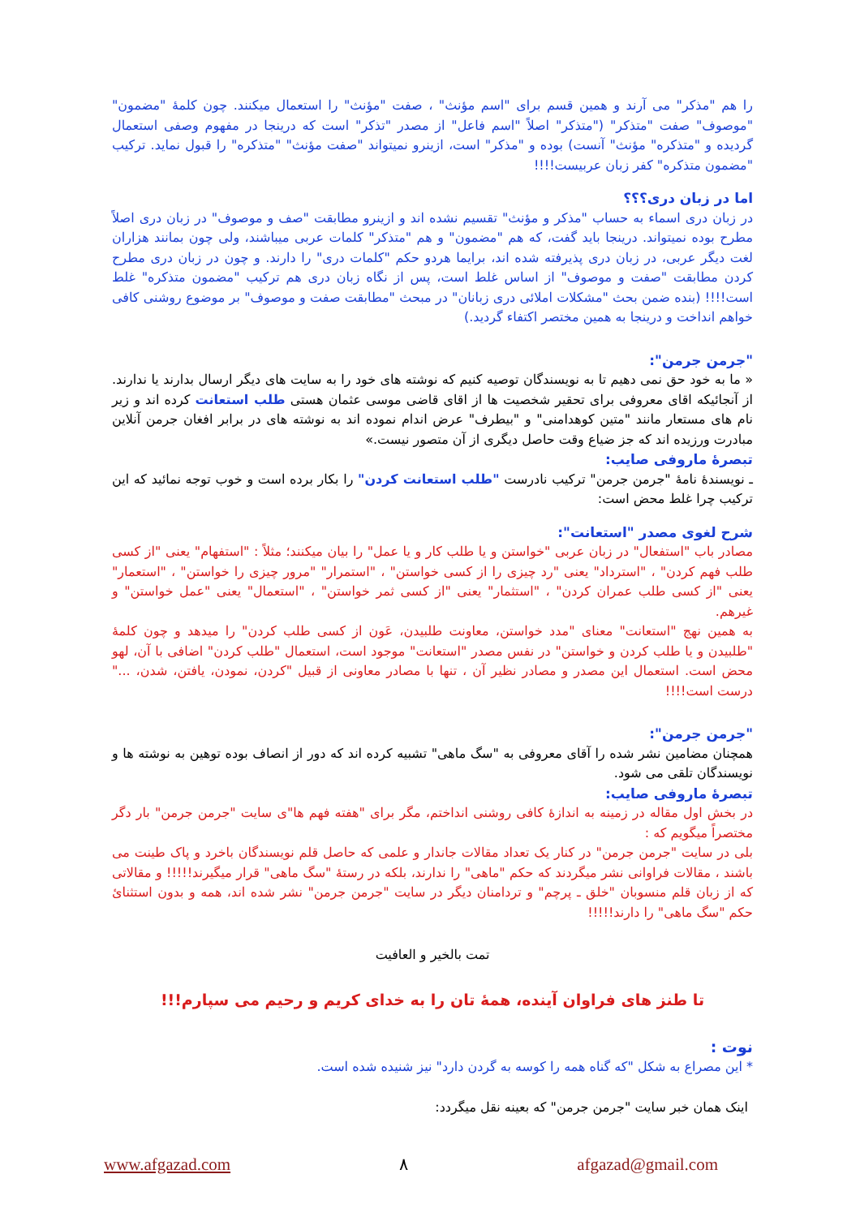را هم "مذکر" می آرند و همین قسم برای "اسم مؤنث" ، صفت "مؤنث" را استعمال میکنند. چون کلمۀ "مضمون" "موصوف" صفت "متذکر" ("متذکر" اصلاً "اسم فاعل" از مصدر "تذکر" است که درینجا در مفهوم وصفی استعمال گردیده و "متذکره" مؤنث" آنست) بوده و "مذکر" است، ازینرو نمیتواند "صفت مؤنث" "متذکره" را قبول نماید. ترکیب "مضمون متذکره" کفر زبان عربیست!!!!
اما در زبان دری؟؟؟
در زبان دری اسماء به حساب "مذکر و مؤنث" تقسیم نشده اند و ازینرو مطابقت "صف و موصوف" در زبان دری اصلاً مطرح بوده نمیتواند. درینجا باید گفت، که هم "مضمون" و هم "متذکر" کلمات عربی میباشند، ولی چون بمانند هزاران لغت دیگر عربی، در زبان دری پذیرفته شده اند، برایما هردو حکم "کلمات دری" را دارند. و چون در زبان دری مطرح کردن مطابقت "صفت و موصوف" از اساس غلط است، پس از نگاه زبان دری هم ترکیب "مضمون متذکره" غلط است!!!! (بنده ضمن بحث "مشکلات املائی دری زبانان" در مبحث "مطابقت صفت و موصوف" بر موضوع روشنی کافی خواهم انداخت و درینجا به همین مختصر اکتفاء گردید.)
"جرمن جرمن":
« ما به خود حق نمی دهیم تا به نویسندگان توصیه کنیم که نوشته های خود را به سایت های دیگر ارسال بدارند یا ندارند. از آنجائیکه اقای معروفی برای تحقیر شخصیت ها از اقای قاضی موسی عثمان هستی طلب استعانت کرده اند و زیر نام های مستعار مانند "متین کوهدامنی" و "بیطرف" عرض اندام نموده اند به نوشته های در برابر افغان جرمن آنلاین مبادرت ورزیده اند که جز ضیاع وقت حاصل دیگری از آن متصور نیست.»
تبصرۀ ماروفی صایب:
ـ نویسندۀ نامۀ "جرمن جرمن" ترکیب نادرست "طلب استعانت کردن" را بکار برده است و خوب توجه نمائید که این ترکیب چرا غلط محض است:
شرح لغوی مصدر "استعانت":
مصادر باب "استفعال" در زبان عربی "خواستن و یا طلب کار و یا عمل" را بیان میکنند؛ مثلاً : "استفهام" یعنی "از کسی طلب فهم کردن" ، "استرداد" یعنی "رد چیزی را از کسی خواستن" ، "استمرار" "مرور چیزی را خواستن" ، "استعمار" یعنی "از کسی طلب عمران کردن" ، "استثمار" یعنی "از کسی ثمر خواستن" ، "استعمال" یعنی "عمل خواستن" و غیرهم.
به همین نهج "استعانت" معنای "مدد خواستن، معاونت طلبیدن، عَون از کسی طلب کردن" را میدهد و چون کلمۀ "طلبیدن و یا طلب کردن و خواستن" در نفس مصدر "استعانت" موجود است، استعمال "طلب کردن" اضافی با آن، لهو محض است. استعمال این مصدر و مصادر نظیر آن ، تنها با مصادر معاونی از قبیل "کردن، نمودن، یافتن، شدن، ..." درست است!!!!
"جرمن جرمن":
همچنان مضامین نشر شده را آقای معروفی به "سگ ماهی" تشبیه کرده اند که دور از انصاف بوده توهین به نوشته ها و نویسندگان تلقی می شود.
تبصرۀ ماروفی صایب:
در بخش اول مقاله در زمینه به اندازۀ کافی روشنی انداختم، مگر برای "هفته فهم ها"ی سایت "جرمن جرمن" بار دگر مختصراً میگویم که :
بلی در سایت "جرمن جرمن" در کنار یک تعداد مقالات جاندار و علمی که حاصل قلم نویسندگان باخرد و پاک طینت می باشند ، مقالات فراوانی نشر میگردند که حکم "ماهی" را ندارند، بلکه در رستۀ "سگ ماهی" قرار میگیرند!!!!! و مقالاتی که از زبان قلم منسوبان "خلق ـ پرچم" و تردامنان دیگر در سایت "جرمن جرمن" نشر شده اند، همه و بدون استثنائ حکم "سگ ماهی" را دارند!!!!!
تمت بالخیر و العافیت
تا طنز های فراوان آینده، همۀ تان را به خدای کریم و رحیم می سپارم!!!
نوت :
* این مصراع به شکل "که گناه همه را کوسه به گردن دارد" نیز شنیده شده است.
اینک همان خبر سایت "جرمن جرمن" که بعینه نقل میگردد:
www.afgazad.com ٨ afgazad@gmail.com